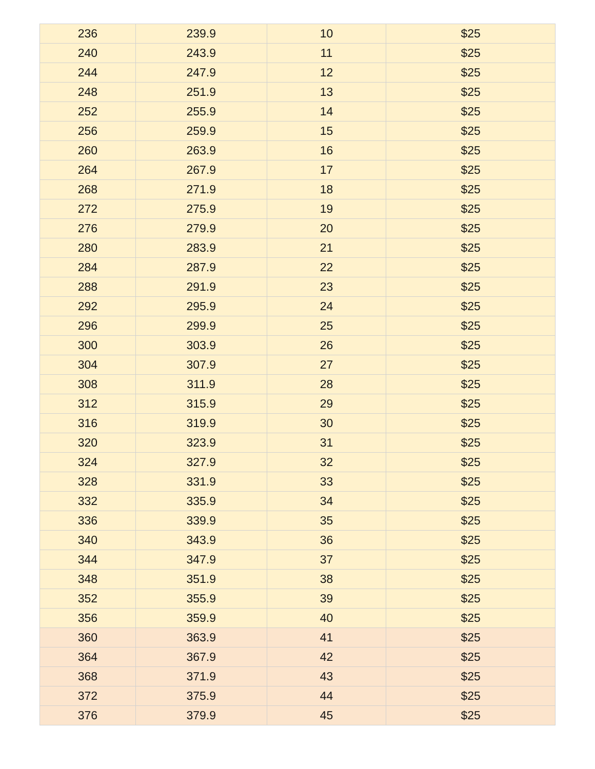| 236 | 239.9 | 10 | $25 |
| 240 | 243.9 | 11 | $25 |
| 244 | 247.9 | 12 | $25 |
| 248 | 251.9 | 13 | $25 |
| 252 | 255.9 | 14 | $25 |
| 256 | 259.9 | 15 | $25 |
| 260 | 263.9 | 16 | $25 |
| 264 | 267.9 | 17 | $25 |
| 268 | 271.9 | 18 | $25 |
| 272 | 275.9 | 19 | $25 |
| 276 | 279.9 | 20 | $25 |
| 280 | 283.9 | 21 | $25 |
| 284 | 287.9 | 22 | $25 |
| 288 | 291.9 | 23 | $25 |
| 292 | 295.9 | 24 | $25 |
| 296 | 299.9 | 25 | $25 |
| 300 | 303.9 | 26 | $25 |
| 304 | 307.9 | 27 | $25 |
| 308 | 311.9 | 28 | $25 |
| 312 | 315.9 | 29 | $25 |
| 316 | 319.9 | 30 | $25 |
| 320 | 323.9 | 31 | $25 |
| 324 | 327.9 | 32 | $25 |
| 328 | 331.9 | 33 | $25 |
| 332 | 335.9 | 34 | $25 |
| 336 | 339.9 | 35 | $25 |
| 340 | 343.9 | 36 | $25 |
| 344 | 347.9 | 37 | $25 |
| 348 | 351.9 | 38 | $25 |
| 352 | 355.9 | 39 | $25 |
| 356 | 359.9 | 40 | $25 |
| 360 | 363.9 | 41 | $25 |
| 364 | 367.9 | 42 | $25 |
| 368 | 371.9 | 43 | $25 |
| 372 | 375.9 | 44 | $25 |
| 376 | 379.9 | 45 | $25 |